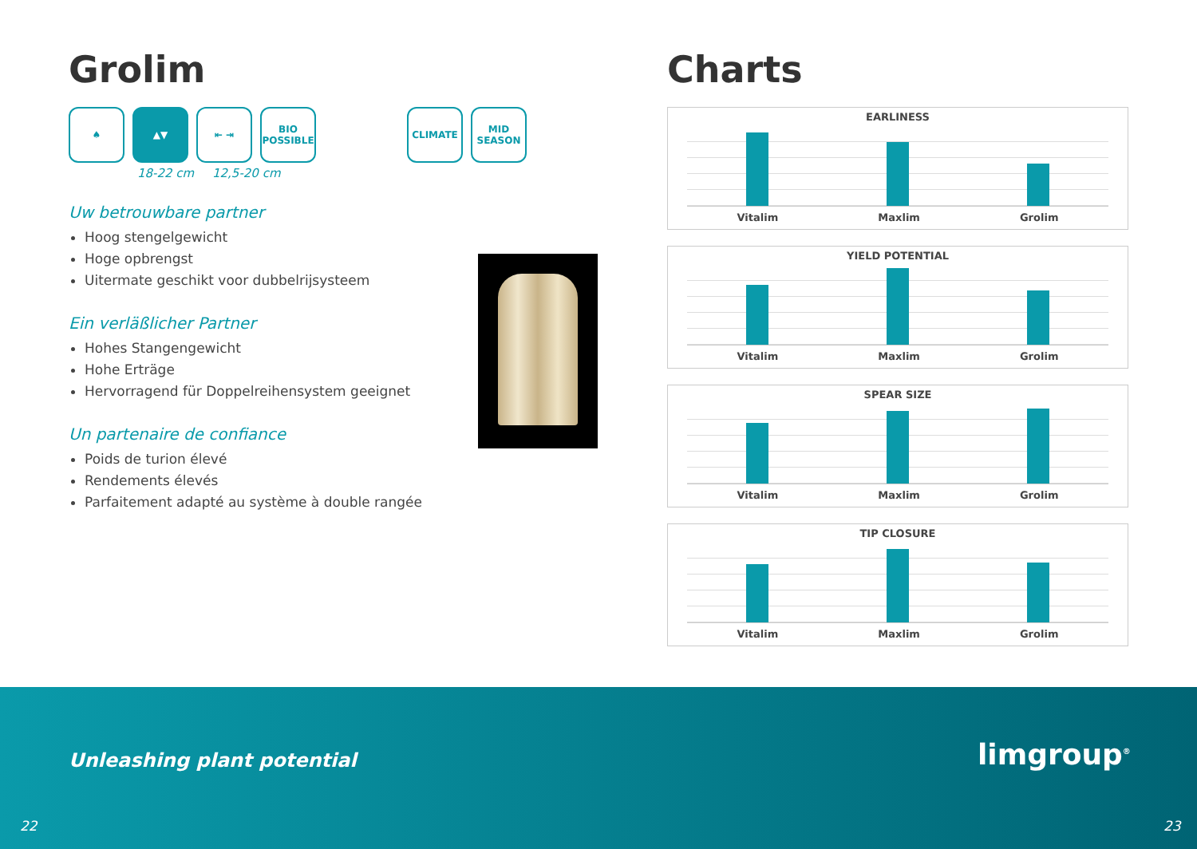Grolim
♠ ▲▼ ⇤ ⇥ BIO
POSSIBLE
CLIMATE MID
SEASON
18-22 cm 12,5-20 cm
Uw betrouwbare partner
Hoog stengelgewicht
Hoge opbrengst
Uitermate geschikt voor dubbelrijsysteem
Ein verläßlicher Partner
Hohes Stangengewicht
Hohe Erträge
Hervorragend für Doppelreihensystem geeignet
Un partenaire de confiance
Poids de turion élevé
Rendements élevés
Parfaitement adapté au système à double rangée
Charts
EARLINESS
Vitalim Maxlim Grolim
YIELD POTENTIAL
Vitalim Maxlim Grolim
SPEAR SIZE
Vitalim Maxlim Grolim
TIP CLOSURE
Vitalim Maxlim Grolim
Unleashing plant potential limgroup<sup>®</sup>
22 23